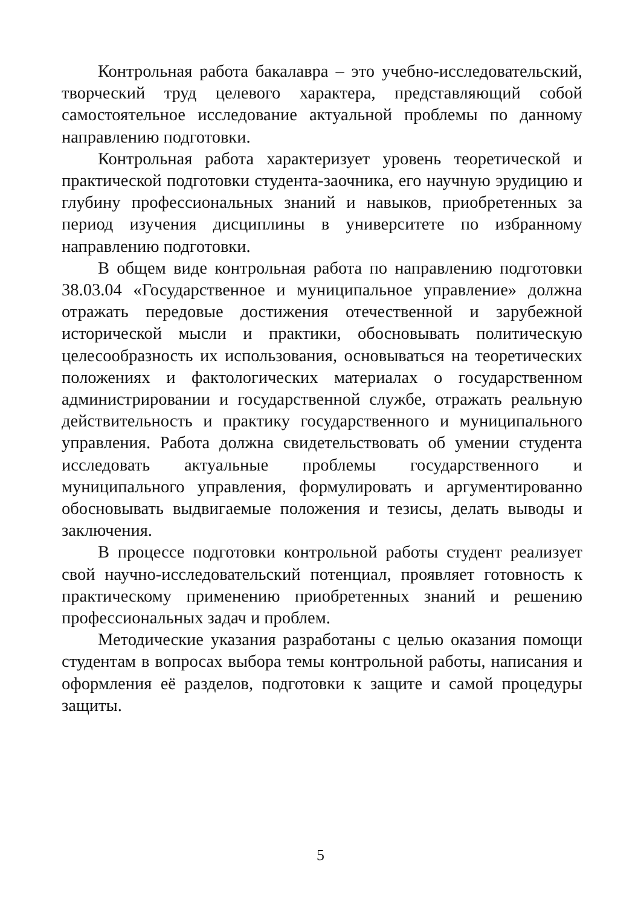Контрольная работа бакалавра – это учебно-исследовательский, творческий труд целевого характера, представляющий собой самостоятельное исследование актуальной проблемы по данному направлению подготовки.
Контрольная работа характеризует уровень теоретической и практической подготовки студента-заочника, его научную эрудицию и глубину профессиональных знаний и навыков, приобретенных за период изучения дисциплины в университете по избранному направлению подготовки.
В общем виде контрольная работа по направлению подготовки 38.03.04 «Государственное и муниципальное управление» должна отражать передовые достижения отечественной и зарубежной исторической мысли и практики, обосновывать политическую целесообразность их использования, основываться на теоретических положениях и фактологических материалах о государственном администрировании и государственной службе, отражать реальную действительность и практику государственного и муниципального управления. Работа должна свидетельствовать об умении студента исследовать актуальные проблемы государственного и муниципального управления, формулировать и аргументированно обосновывать выдвигаемые положения и тезисы, делать выводы и заключения.
В процессе подготовки контрольной работы студент реализует свой научно-исследовательский потенциал, проявляет готовность к практическому применению приобретенных знаний и решению профессиональных задач и проблем.
Методические указания разработаны с целью оказания помощи студентам в вопросах выбора темы контрольной работы, написания и оформления её разделов, подготовки к защите и самой процедуры защиты.
5